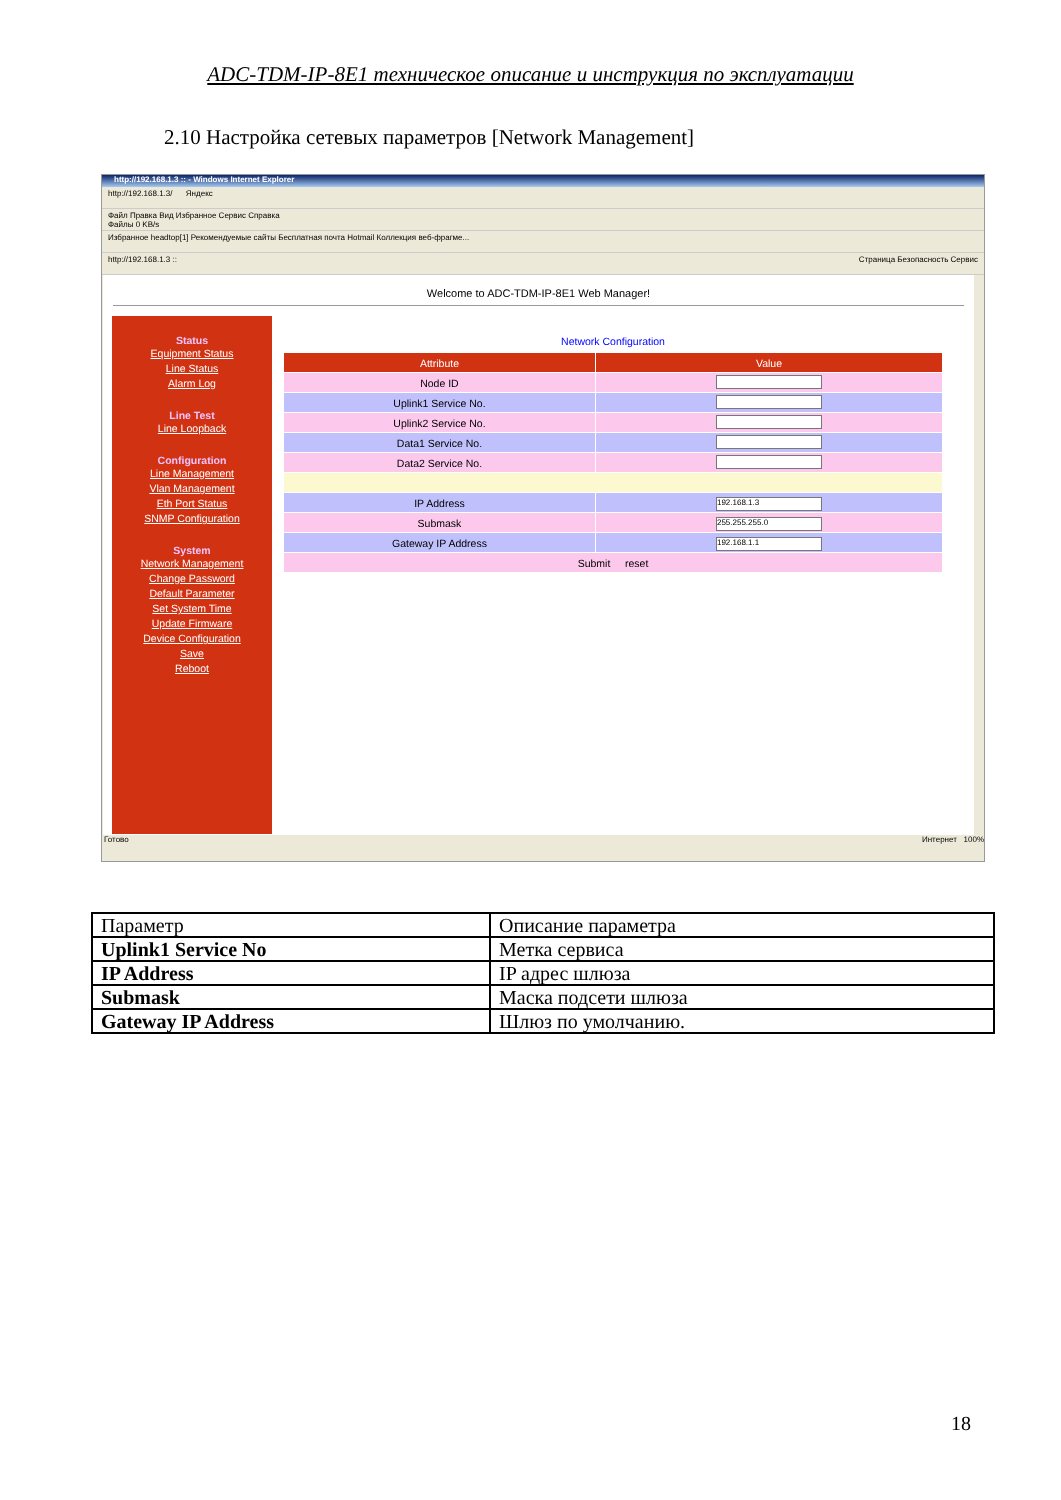ADC-TDM-IP-8E1 техническое описание и инструкция по эксплуатации
2.10 Настройка сетевых параметров [Network Management]
http://192.168.1.3 :: - Windows Internet Explorer
http://192.168.1.3/ Яндекс
Файл Правка Вид Избранное Сервис Справка
Файлы 0 KB/s
Избранное headtop[1] Рекомендуемые сайты Бесплатная почта Hotmail Коллекция веб-фрагме...
http://192.168.1.3 :: Страница Безопасность Сервис
Welcome to ADC-TDM-IP-8E1 Web Manager!
Status
Equipment Status
Line Status
Alarm Log
Line Test
Line Loopback
Configuration
Line Management
Vlan Management
Eth Port Status
SNMP Configuration
System
Network Management
Change Password
Default Parameter
Set System Time
Update Firmware
Device Configuration
Save
Reboot
Network Configuration
| Attribute | Value |
| --- | --- |
| Node ID | |
| Uplink1 Service No. | |
| Uplink2 Service No. | |
| Data1 Service No. | |
| Data2 Service No. | |
| IP Address | 192.168.1.3 |
| Submask | 255.255.255.0 |
| Gateway IP Address | 192.168.1.1 |
| Submit reset | |
Готово Интернет 100%
| Параметр | Описание параметра |
| Uplink1 Service No | Метка сервиса |
| IP Address | IP адрес шлюза |
| Submask | Маска подсети шлюза |
| Gateway IP Address | Шлюз по умолчанию. |
18